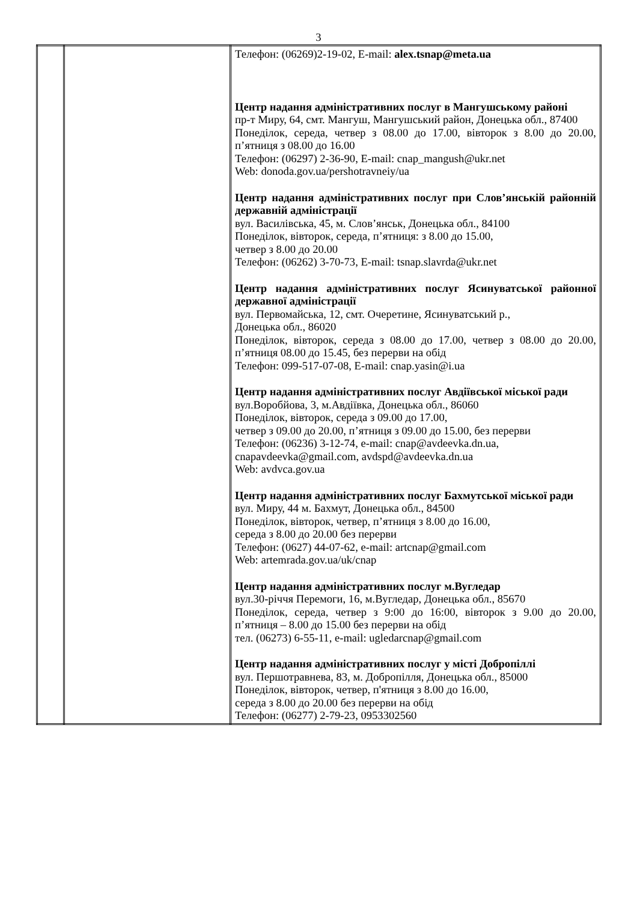3
| | | Телефон: (06269)2-19-02, E-mail: alex.tsnap@meta.ua Центр надання адміністративних послуг в Мангушському районі пр-т Миру, 64, смт. Мангуш, Мангушський район, Донецька обл., 87400 Понеділок, середа, четвер з 08.00 до 17.00, вівторок з 8.00 до 20.00, п’ятниця з 08.00 до 16.00 Телефон: (06297) 2-36-90, E-mail: cnap_mangush@ukr.net Web: donoda.gov.ua/pershotravneiy/ua Центр надання адміністративних послуг при Слов’янській районній державній адміністрації вул. Василівська, 45, м. Слов’янськ, Донецька обл., 84100 Понеділок, вівторок, середа, п’ятниця: з 8.00 до 15.00, четвер з 8.00 до 20.00 Телефон: (06262) 3-70-73, E-mail: tsnap.slavrda@ukr.net Центр надання адміністративних послуг Ясинуватської районної державної адміністрації вул. Первомайська, 12, смт. Очеретине, Ясинуватський р., Донецька обл., 86020 Понеділок, вівторок, середа з 08.00 до 17.00, четвер з 08.00 до 20.00, п’ятниця 08.00 до 15.45, без перерви на обід Телефон: 099-517-07-08, E-mail: cnap.yasin@i.ua Центр надання адміністративних послуг Авдіївської міської ради вул.Воробйова, 3, м.Авдіївка, Донецька обл., 86060 Понеділок, вівторок, середа з 09.00 до 17.00, четвер з 09.00 до 20.00, п’ятниця з 09.00 до 15.00, без перерви Телефон: (06236) 3-12-74, e-mail: cnap@avdeevka.dn.ua, cnapavdeevka@gmail.com, avdspd@avdeevka.dn.ua Web: avdvca.gov.ua Центр надання адміністративних послуг Бахмутської міської ради вул. Миру, 44 м. Бахмут, Донецька обл., 84500 Понеділок, вівторок, четвер, п’ятниця з 8.00 до 16.00, середа з 8.00 до 20.00 без перерви Телефон: (0627) 44-07-62, e-mail: artcnap@gmail.com Web: artemrada.gov.ua/uk/cnap Центр надання адміністративних послуг м.Вугледар вул.30-річчя Перемоги, 16, м.Вугледар, Донецька обл., 85670 Понеділок, середа, четвер з 9:00 до 16:00, вівторок з 9.00 до 20.00, п’ятниця – 8.00 до 15.00 без перерви на обід тел. (06273) 6-55-11, e-mail: ugledarcnap@gmail.com Центр надання адміністративних послуг у місті Добропіллі вул. Першотравнева, 83, м. Добропілля, Донецька обл., 85000 Понеділок, вівторок, четвер, п'ятниця з 8.00 до 16.00, середа з 8.00 до 20.00 без перерви на обід Телефон: (06277) 2-79-23, 0953302560 |